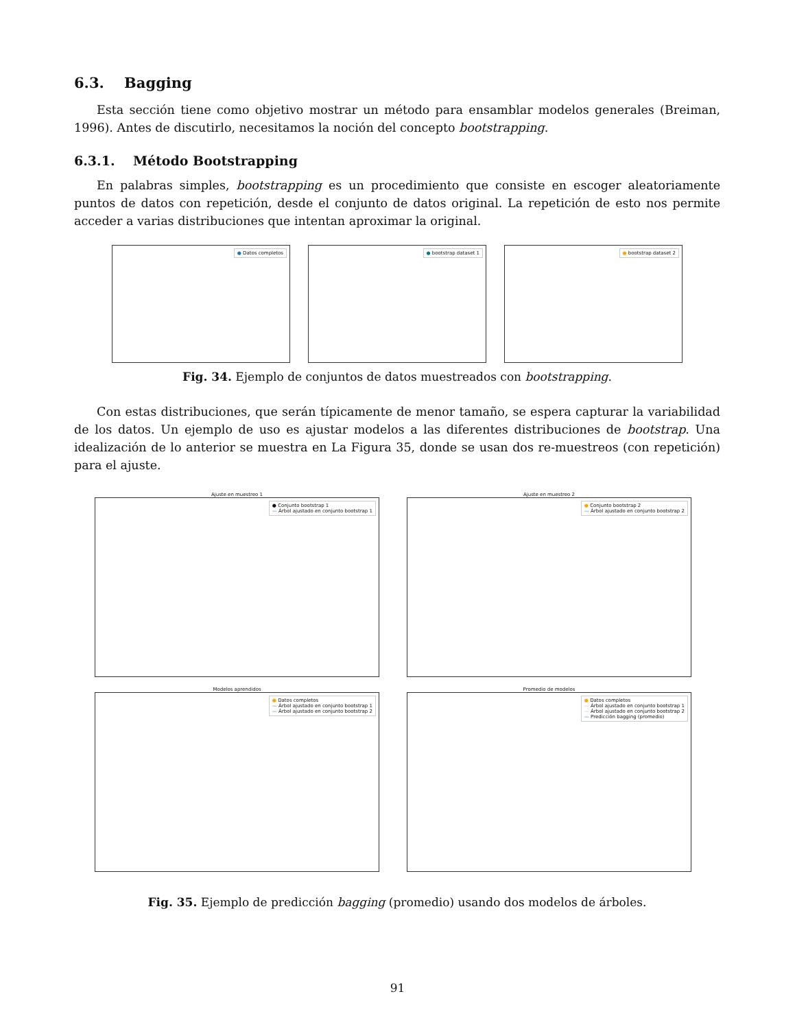6.3. Bagging
Esta sección tiene como objetivo mostrar un método para ensamblar modelos generales (Breiman, 1996). Antes de discutirlo, necesitamos la noción del concepto bootstrapping.
6.3.1. Método Bootstrapping
En palabras simples, bootstrapping es un procedimiento que consiste en escoger aleatoriamente puntos de datos con repetición, desde el conjunto de datos original. La repetición de esto nos permite acceder a varias distribuciones que intentan aproximar la original.
● Datos completos
● bootstrap dataset 1
● bootstrap dataset 2
Fig. 34. Ejemplo de conjuntos de datos muestreados con bootstrapping.
Con estas distribuciones, que serán típicamente de menor tamaño, se espera capturar la variabilidad de los datos. Un ejemplo de uso es ajustar modelos a las diferentes distribuciones de bootstrap. Una idealización de lo anterior se muestra en La Figura 35, donde se usan dos re-muestreos (con repetición) para el ajuste.
Ajuste en muestreo 1
● Conjunto bootstrap 1
— Árbol ajustado en conjunto bootstrap 1
Ajuste en muestreo 2
● Conjunto bootstrap 2
— Árbol ajustado en conjunto bootstrap 2
Modelos aprendidos
● Datos completos
— Árbol ajustado en conjunto bootstrap 1
— Árbol ajustado en conjunto bootstrap 2
Promedio de modelos
● Datos completos
— Árbol ajustado en conjunto bootstrap 1
— Árbol ajustado en conjunto bootstrap 2
— Predicción bagging (promedio)
Fig. 35. Ejemplo de predicción bagging (promedio) usando dos modelos de árboles.
91